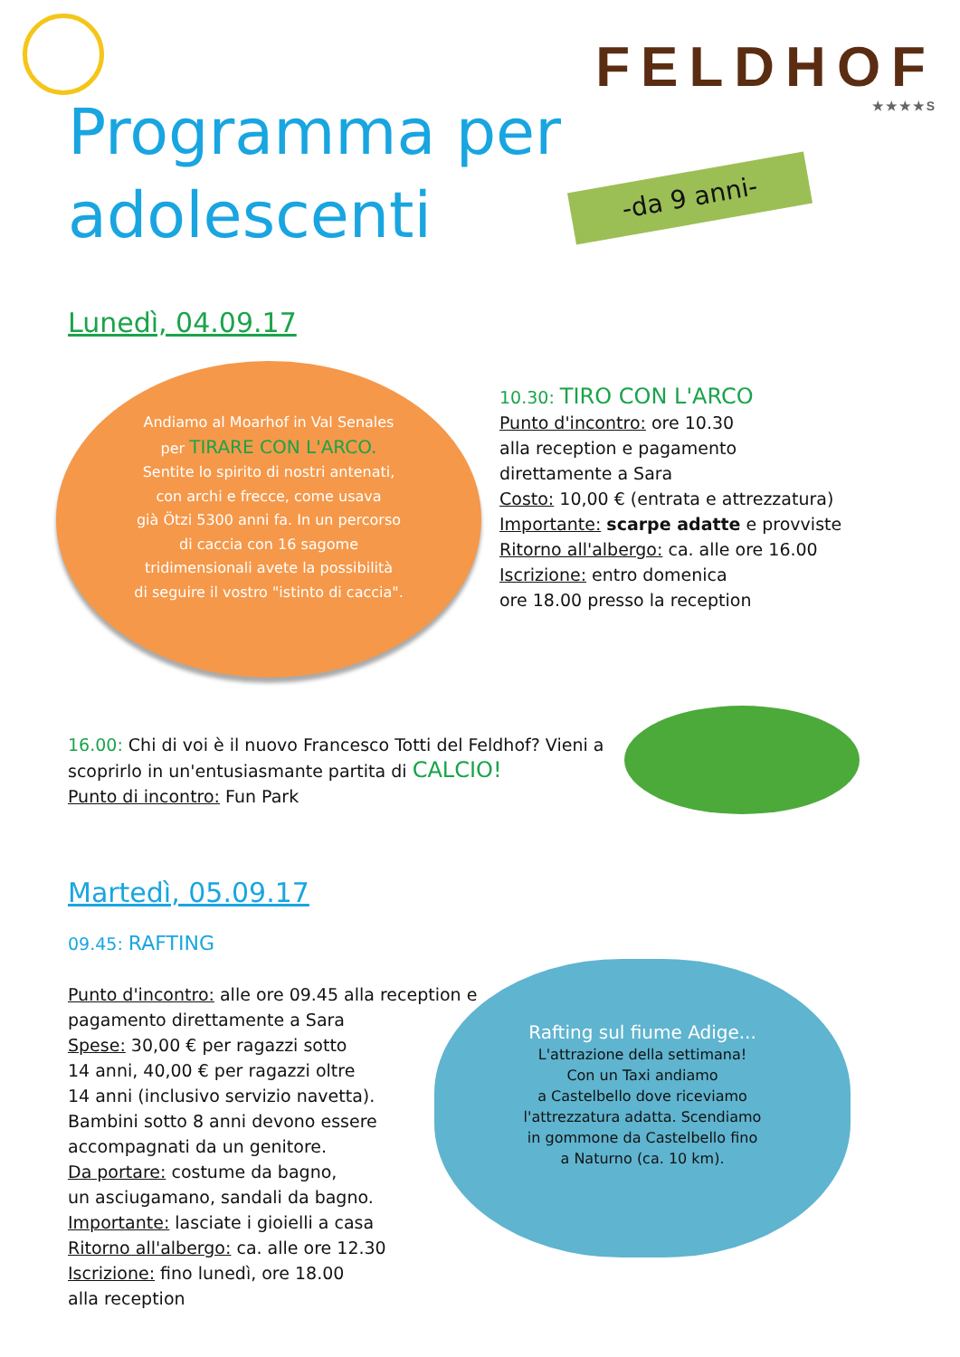FELDHOF
★★★★S
Programma per adolescenti
-da 9 anni-
Lunedì, 04.09.17
Andiamo al Moarhof in Val Senales
per TIRARE CON L'ARCO.
Sentite lo spirito di nostri antenati,
con archi e frecce, come usava
già Ötzi 5300 anni fa. In un percorso
di caccia con 16 sagome
tridimensionali avete la possibilità
di seguire il vostro "istinto di caccia".
10.30: TIRO CON L'ARCO
Punto d'incontro: ore 10.30
alla reception e pagamento
direttamente a Sara
Costo: 10,00 € (entrata e attrezzatura)
Importante: scarpe adatte e provviste
Ritorno all'albergo: ca. alle ore 16.00
Iscrizione: entro domenica
ore 18.00 presso la reception
16.00: Chi di voi è il nuovo Francesco Totti del Feldhof? Vieni a scoprirlo in un'entusiasmante partita di CALCIO!
Punto di incontro: Fun Park
Martedì, 05.09.17
09.45: RAFTING
Punto d'incontro: alle ore 09.45 alla reception e pagamento direttamente a Sara
Spese: 30,00 € per ragazzi sotto
14 anni, 40,00 € per ragazzi oltre
14 anni (inclusivo servizio navetta).
Bambini sotto 8 anni devono essere accompagnati da un genitore.
Da portare: costume da bagno,
un asciugamano, sandali da bagno.
Importante: lasciate i gioielli a casa
Ritorno all'albergo: ca. alle ore 12.30
Iscrizione: fino lunedì, ore 18.00
alla reception
Rafting sul fiume Adige...
L'attrazione della settimana!
Con un Taxi andiamo
a Castelbello dove riceviamo
l'attrezzatura adatta. Scendiamo
in gommone da Castelbello fino
a Naturno (ca. 10 km).